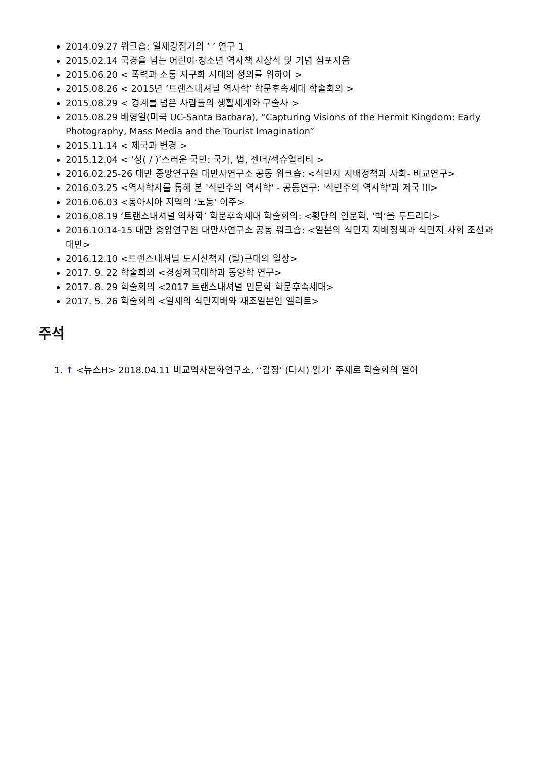2014.09.27 워크숍: 일제강점기의 ‘ ’ 연구 1
2015.02.14 국경을 넘는 어린이·청소년 역사책 시상식 및 기념 심포지움
2015.06.20 < 폭력과 소통 지구화 시대의 정의를 위하여 >
2015.08.26 < 2015년 ‘트랜스내셔널 역사학’ 학문후속세대 학술회의 >
2015.08.29 < 경계를 넘은 사람들의 생활세계와 구술사 >
2015.08.29 배형일(미국 UC-Santa Barbara), “Capturing Visions of the Hermit Kingdom: Early Photography, Mass Media and the Tourist Imagination”
2015.11.14 < 제국과 변경 >
2015.12.04 < ‘성( / )’스러운 국민: 국가, 법, 젠더/섹슈얼리티 >
2016.02.25-26 대만 중앙연구원 대만사연구소 공동 워크숍: <식민지 지배정책과 사회- 비교연구>
2016.03.25 <역사학자를 통해 본 '식민주의 역사학' - 공동연구: '식민주의 역사학'과 제국 III>
2016.06.03 <동아시아 지역의 ‘노동’ 이주>
2016.08.19 ‘트랜스내셔널 역사학’ 학문후속세대 학술회의: <횡단의 인문학, ‘벽’을 두드리다>
2016.10.14-15 대만 중앙연구원 대만사연구소 공동 워크숍: <일본의 식민지 지배정책과 식민지 사회 조선과 대만>
2016.12.10 <트랜스내셔널 도시산책자 (탈)근대의 일상>
2017. 9. 22 학술회의 <경성제국대학과 동양학 연구>
2017. 8. 29 학술회의 <2017 트랜스내셔널 인문학 학문후속세대>
2017. 5. 26 학술회의 <일제의 식민지배와 재조일본인 엘리트>
주석
1. ↑ <뉴스H> 2018.04.11 비교역사문화연구소, ‘‘감정’ (다시) 읽기‘ 주제로 학술회의 열어